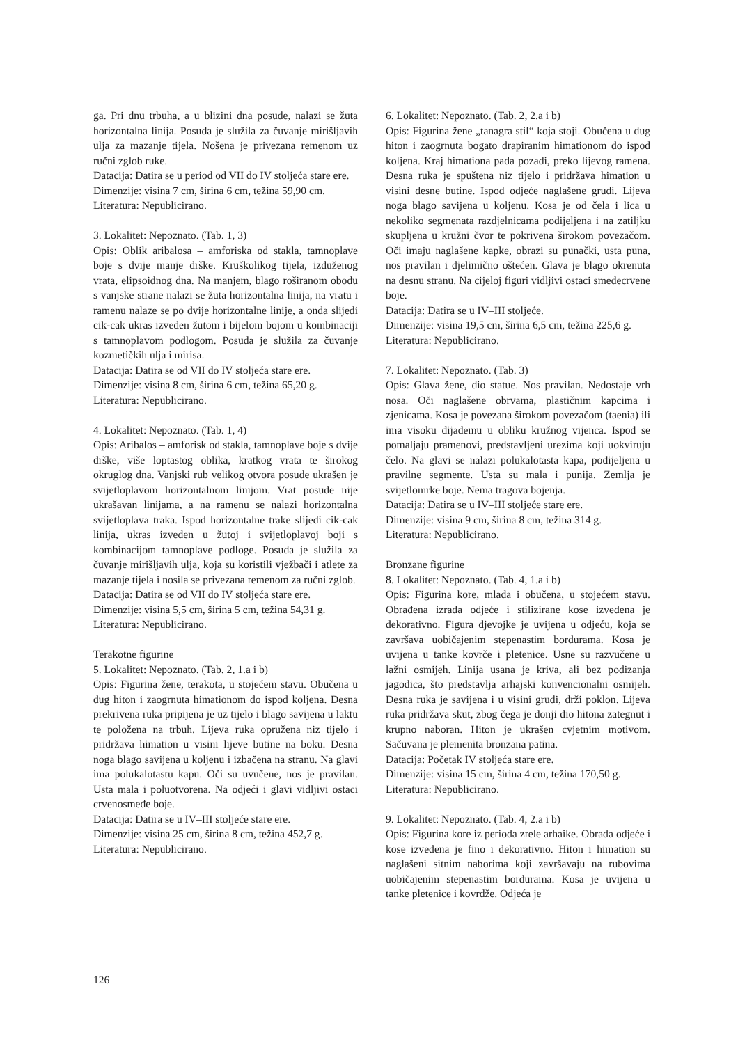ga. Pri dnu trbuha, a u blizini dna posude, nalazi se žuta horizontalna linija. Posuda je služila za čuvanje mirišljavih ulja za mazanje tijela. Nošena je privezana remenom uz ručni zglob ruke.
Datacija: Datira se u period od VII do IV stoljeća stare ere.
Dimenzije: visina 7 cm, širina 6 cm, težina 59,90 cm.
Literatura: Nepublicirano.
3. Lokalitet: Nepoznato. (Tab. 1, 3)
Opis: Oblik aribalosa – amforiska od stakla, tamnoplave boje s dvije manje drške. Kruškolikog tijela, izduženog vrata, elipsoidnog dna. Na manjem, blago roširanom obodu s vanjske strane nalazi se žuta horizontalna linija, na vratu i ramenu nalaze se po dvije horizontalne linije, a onda slijedi cik-cak ukras izveden žutom i bijelom bojom u kombinaciji s tamnoplavom podlogom. Posuda je služila za čuvanje kozmetičkih ulja i mirisa.
Datacija: Datira se od VII do IV stoljeća stare ere.
Dimenzije: visina 8 cm, širina 6 cm, težina 65,20 g.
Literatura: Nepublicirano.
4. Lokalitet: Nepoznato. (Tab. 1, 4)
Opis: Aribalos – amforisk od stakla, tamnoplave boje s dvije drške, više loptastog oblika, kratkog vrata te širokog okruglog dna. Vanjski rub velikog otvora posude ukrašen je svijetloplavom horizontalnom linijom. Vrat posude nije ukrašavan linijama, a na ramenu se nalazi horizontalna svijetloplava traka. Ispod horizontalne trake slijedi cik-cak linija, ukras izveden u žutoj i svijetloplavoj boji s kombinacijom tamnoplave podloge. Posuda je služila za čuvanje mirišljavih ulja, koja su koristili vježbači i atlete za mazanje tijela i nosila se privezana remenom za ručni zglob.
Datacija: Datira se od VII do IV stoljeća stare ere.
Dimenzije: visina 5,5 cm, širina 5 cm, težina 54,31 g.
Literatura: Nepublicirano.
Terakotne figurine
5. Lokalitet: Nepoznato. (Tab. 2, 1.a i b)
Opis: Figurina žene, terakota, u stojećem stavu. Obučena u dug hiton i zaogrnuta himationom do ispod koljena. Desna prekrivena ruka pripijena je uz tijelo i blago savijena u laktu te položena na trbuh. Lijeva ruka opružena niz tijelo i pridržava himation u visini lijeve butine na boku. Desna noga blago savijena u koljenu i izbačena na stranu. Na glavi ima polukalotastu kapu. Oči su uvučene, nos je pravilan. Usta mala i poluotvorena. Na odjeći i glavi vidljivi ostaci crvenosmeđe boje.
Datacija: Datira se u IV–III stoljeće stare ere.
Dimenzije: visina 25 cm, širina 8 cm, težina 452,7 g.
Literatura: Nepublicirano.
6. Lokalitet: Nepoznato. (Tab. 2, 2.a i b)
Opis: Figurina žene „tanagra stil“ koja stoji. Obučena u dug hiton i zaogrnuta bogato drapiranim himationom do ispod koljena. Kraj himationa pada pozadi, preko lijevog ramena. Desna ruka je spuštena niz tijelo i pridržava himation u visini desne butine. Ispod odjeće naglašene grudi. Lijeva noga blago savijena u koljenu. Kosa je od čela i lica u nekoliko segmenata razdjelnicama podijeljena i na zatiljku skupljena u kružni čvor te pokrivena širokom povezačom. Oči imaju naglašene kapke, obrazi su punački, usta puna, nos pravilan i djelimično oštećen. Glava je blago okrenuta na desnu stranu. Na cijeloj figuri vidljivi ostaci smeđecrvene boje.
Datacija: Datira se u IV–III stoljeće.
Dimenzije: visina 19,5 cm, širina 6,5 cm, težina 225,6 g.
Literatura: Nepublicirano.
7. Lokalitet: Nepoznato. (Tab. 3)
Opis: Glava žene, dio statue. Nos pravilan. Nedostaje vrh nosa. Oči naglašene obrvama, plastičnim kapcima i zjenicama. Kosa je povezana širokom povezačom (taenia) ili ima visoku dijademu u obliku kružnog vijenca. Ispod se pomaljaju pramenovi, predstavljeni urezima koji uokviruju čelo. Na glavi se nalazi polukalotasta kapa, podijeljena u pravilne segmente. Usta su mala i punija. Zemlja je svijetlomrke boje. Nema tragova bojenja.
Datacija: Datira se u IV–III stoljeće stare ere.
Dimenzije: visina 9 cm, širina 8 cm, težina 314 g.
Literatura: Nepublicirano.
Bronzane figurine
8. Lokalitet: Nepoznato. (Tab. 4, 1.a i b)
Opis: Figurina kore, mlada i obučena, u stojećem stavu. Obrađena izrada odjeće i stilizirane kose izvedena je dekorativno. Figura djevojke je uvijena u odjeću, koja se završava uobičajenim stepenastim bordurama. Kosa je uvijena u tanke kovrče i pletenice. Usne su razvučene u lažni osmijeh. Linija usana je kriva, ali bez podizanja jagodica, što predstavlja arhajski konvencionalni osmijeh. Desna ruka je savijena i u visini grudi, drži poklon. Lijeva ruka pridržava skut, zbog čega je donji dio hitona zategnut i krupno naboran. Hiton je ukrašen cvjetnim motivom. Sačuvana je plemenita bronzana patina.
Datacija: Početak IV stoljeća stare ere.
Dimenzije: visina 15 cm, širina 4 cm, težina 170,50 g.
Literatura: Nepublicirano.
9. Lokalitet: Nepoznato. (Tab. 4, 2.a i b)
Opis: Figurina kore iz perioda zrele arhaike. Obrada odjeće i kose izvedena je fino i dekorativno. Hiton i himation su naglašeni sitnim naborima koji završavaju na rubovima uobičajenim stepenastim bordurama. Kosa je uvijena u tanke pletenice i kovrdže. Odjeća je
126